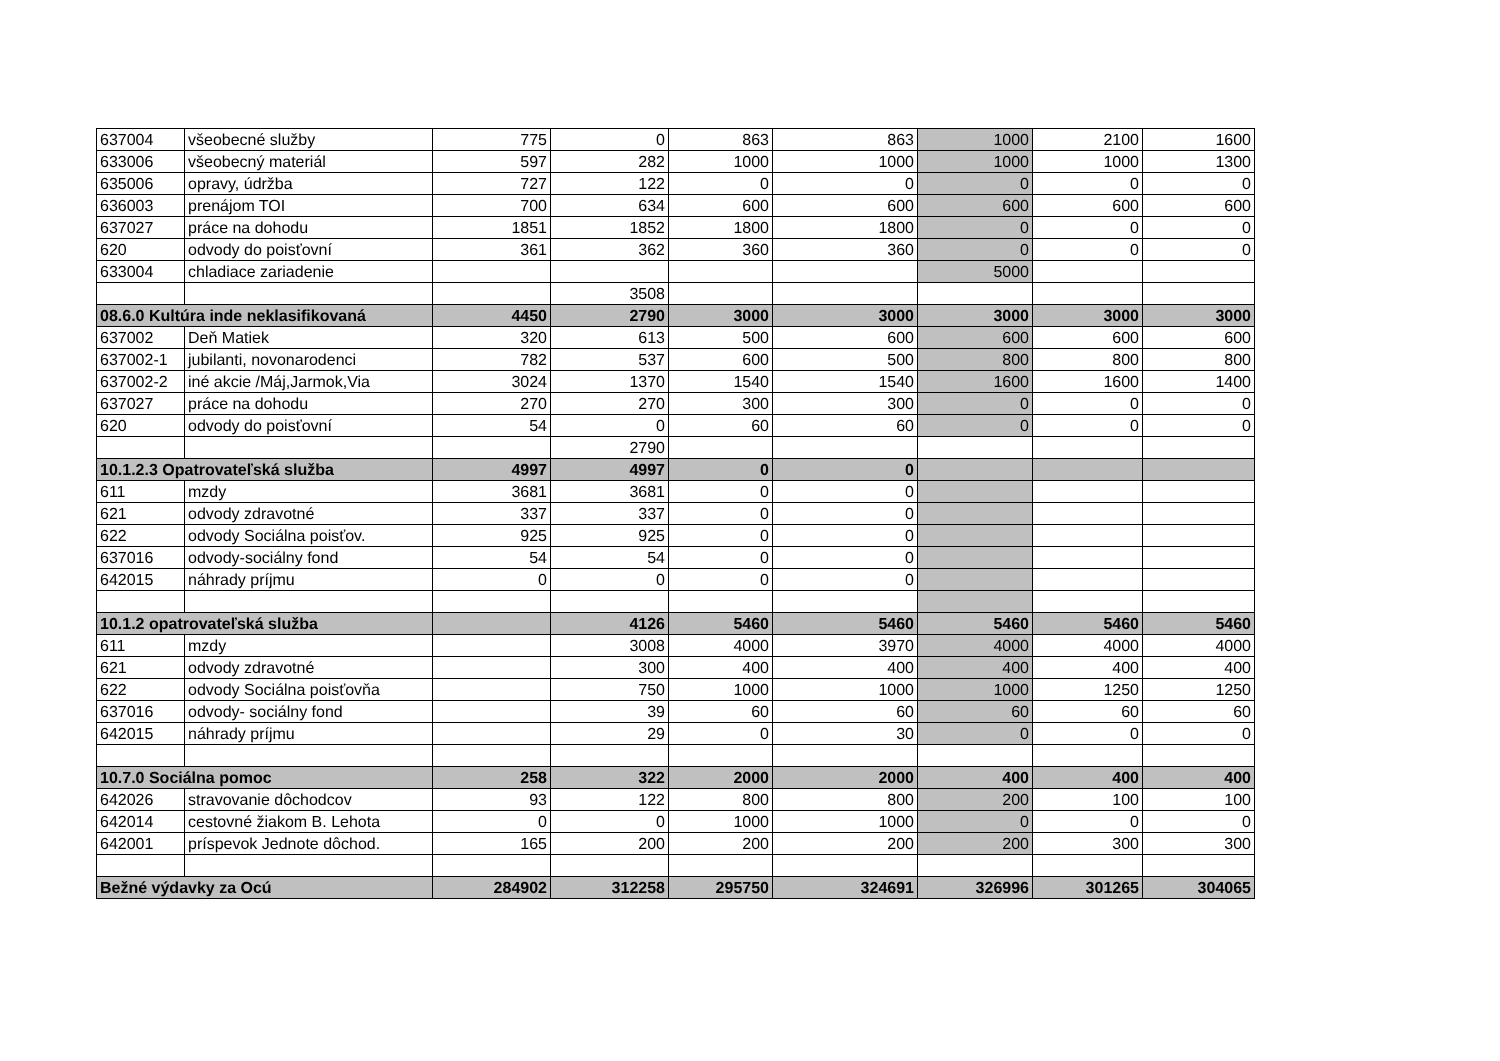| 637004 | všeobecné služby | 775 | 0 | 863 | 863 | 1000 | 2100 | 1600 |
| 633006 | všeobecný materiál | 597 | 282 | 1000 | 1000 | 1000 | 1000 | 1300 |
| 635006 | opravy, údržba | 727 | 122 | 0 | 0 | 0 | 0 | 0 |
| 636003 | prenájom TOI | 700 | 634 | 600 | 600 | 600 | 600 | 600 |
| 637027 | práce na dohodu | 1851 | 1852 | 1800 | 1800 | 0 | 0 | 0 |
| 620 | odvody do poisťovní | 361 | 362 | 360 | 360 | 0 | 0 | 0 |
| 633004 | chladiace zariadenie | | | | | 5000 | | |
| | | | 3508 | | | | | |
| 08.6.0 Kultúra inde neklasifikovaná | | 4450 | 2790 | 3000 | 3000 | 3000 | 3000 | 3000 |
| 637002 | Deň Matiek | 320 | 613 | 500 | 600 | 600 | 600 | 600 |
| 637002-1 | jubilanti, novonarodenci | 782 | 537 | 600 | 500 | 800 | 800 | 800 |
| 637002-2 | iné akcie /Máj,Jarmok,Via | 3024 | 1370 | 1540 | 1540 | 1600 | 1600 | 1400 |
| 637027 | práce na dohodu | 270 | 270 | 300 | 300 | 0 | 0 | 0 |
| 620 | odvody do poisťovní | 54 | 0 | 60 | 60 | 0 | 0 | 0 |
| | | | 2790 | | | | | |
| 10.1.2.3 Opatrovateľská služba | | 4997 | 4997 | 0 | 0 | | | |
| 611 | mzdy | 3681 | 3681 | 0 | 0 | | | |
| 621 | odvody zdravotné | 337 | 337 | 0 | 0 | | | |
| 622 | odvody Sociálna poisťov. | 925 | 925 | 0 | 0 | | | |
| 637016 | odvody-sociálny fond | 54 | 54 | 0 | 0 | | | |
| 642015 | náhrady príjmu | 0 | 0 | 0 | 0 | | | |
| 10.1.2 opatrovateľská služba | | | 4126 | 5460 | 5460 | 5460 | 5460 | 5460 |
| 611 | mzdy | | 3008 | 4000 | 3970 | 4000 | 4000 | 4000 |
| 621 | odvody zdravotné | | 300 | 400 | 400 | 400 | 400 | 400 |
| 622 | odvody Sociálna poisťovňa | | 750 | 1000 | 1000 | 1000 | 1250 | 1250 |
| 637016 | odvody- sociálny fond | | 39 | 60 | 60 | 60 | 60 | 60 |
| 642015 | náhrady príjmu | | 29 | 0 | 30 | 0 | 0 | 0 |
| 10.7.0 Sociálna pomoc | | 258 | 322 | 2000 | 2000 | 400 | 400 | 400 |
| 642026 | stravovanie dôchodcov | 93 | 122 | 800 | 800 | 200 | 100 | 100 |
| 642014 | cestovné žiakom B. Lehota | 0 | 0 | 1000 | 1000 | 0 | 0 | 0 |
| 642001 | príspevok Jednote dôchod. | 165 | 200 | 200 | 200 | 200 | 300 | 300 |
| Bežné výdavky za Ocú | | 284902 | 312258 | 295750 | 324691 | 326996 | 301265 | 304065 |